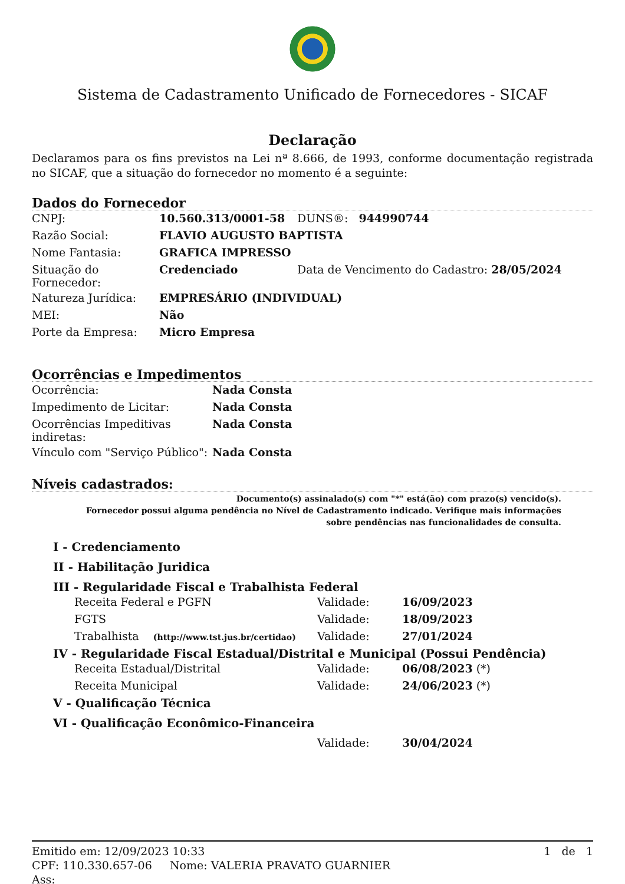Sistema de Cadastramento Unificado de Fornecedores - SICAF
Declaração
Declaramos para os fins previstos na Lei nª 8.666, de 1993, conforme documentação registrada no SICAF, que a situação do fornecedor no momento é a seguinte:
Dados do Fornecedor
| CNPJ: | 10.560.313/0001-58 | DUNS®: 944990744 |
| Razão Social: | FLAVIO AUGUSTO BAPTISTA | |
| Nome Fantasia: | GRAFICA IMPRESSO | |
| Situação do Fornecedor: | Credenciado | Data de Vencimento do Cadastro: 28/05/2024 |
| Natureza Jurídica: | EMPRESÁRIO (INDIVIDUAL) | |
| MEI: | Não | |
| Porte da Empresa: | Micro Empresa | |
Ocorrências e Impedimentos
| Ocorrência: | Nada Consta |
| Impedimento de Licitar: | Nada Consta |
| Ocorrências Impeditivas indiretas: | Nada Consta |
| Vínculo com "Serviço Público": | Nada Consta |
Níveis cadastrados:
Documento(s) assinalado(s) com "*" está(ão) com prazo(s) vencido(s).
Fornecedor possui alguma pendência no Nível de Cadastramento indicado. Verifique mais informações sobre pendências nas funcionalidades de consulta.
I - Credenciamento
II - Habilitação Juridica
III - Regularidade Fiscal e Trabalhista Federal
| Receita Federal e PGFN | Validade: | 16/09/2023 |
| FGTS | Validade: | 18/09/2023 |
| Trabalhista (http://www.tst.jus.br/certidao) | Validade: | 27/01/2024 |
IV - Regularidade Fiscal Estadual/Distrital e Municipal (Possui Pendência)
| Receita Estadual/Distrital | Validade: | 06/08/2023 (*) |
| Receita Municipal | Validade: | 24/06/2023 (*) |
V - Qualificação Técnica
VI - Qualificação Econômico-Financeira
| | Validade: | 30/04/2024 |
Emitido em: 12/09/2023 10:33 1 de 1
CPF: 110.330.657-06 Nome: VALERIA PRAVATO GUARNIER
Ass: ________________________________________________________________________________